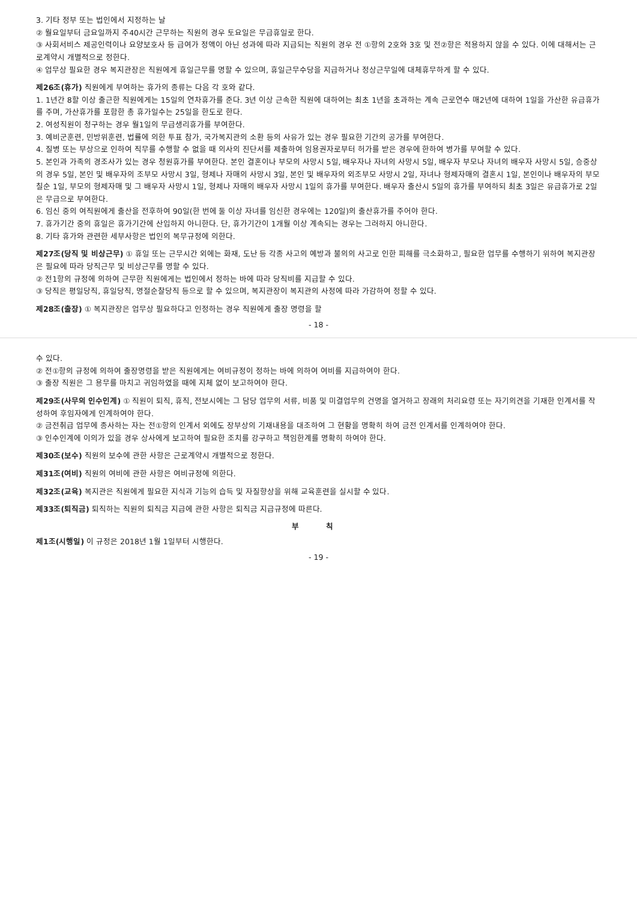3. 기타 정부 또는 법인에서 지정하는 날
② 월요일부터 금요일까지 주40시간 근무하는 직원의 경우 토요일은 무급휴일로 한다.
③ 사회서비스 제공인력이나 요양보호사 등 급여가 정액이 아닌 성과에 따라 지급되는 직원의 경우 전 ①항의 2호와 3호 및 전②항은 적용하지 않을 수 있다. 이에 대해서는 근로계약시 개별적으로 정한다.
④ 업무상 필요한 경우 복지관장은 직원에게 휴일근무를 명할 수 있으며, 휴일근무수당을 지급하거나 정상근무일에 대체휴무하게 할 수 있다.
제26조(휴가) 직원에게 부여하는 휴가의 종류는 다음 각 호와 같다.
1. 1년간 8할 이상 출근한 직원에게는 15일의 연차휴가를 준다. 3년 이상 근속한 직원에 대하여는 최초 1년을 초과하는 계속 근로연수 매2년에 대하여 1일을 가산한 유급휴가를 주며, 가산휴가를 포함한 총 휴가일수는 25일을 한도로 한다.
2. 여성직원이 청구하는 경우 월1일의 무급생리휴가를 부여한다.
3. 예비군훈련, 민방위훈련, 법률에 의한 투표 참가, 국가복지관의 소환 등의 사유가 있는 경우 필요한 기간의 공가를 부여한다.
4. 질병 또는 부상으로 인하여 직무를 수행할 수 없을 때 의사의 진단서를 제출하여 임용권자로부터 허가를 받은 경우에 한하여 병가를 부여할 수 있다.
5. 본인과 가족의 경조사가 있는 경우 청원휴가를 부여한다. 본인 결혼이나 부모의 사망시 5일, 배우자나 자녀의 사망시 5일, 배우자 부모나 자녀의 배우자 사망시 5일, 승중상의 경우 5일, 본인 및 배우자의 조부모 사망시 3일, 형제나 자매의 사망시 3일, 본인 및 배우자의 외조부모 사망시 2일, 자녀나 형제자매의 결혼시 1일, 본인이나 배우자의 부모 칠순 1일, 부모의 형제자매 및 그 배우자 사망시 1일, 형제나 자매의 배우자 사망시 1일의 휴가를 부여한다. 배우자 출산시 5일의 휴가를 부여하되 최초 3일은 유급휴가로 2일은 무급으로 부여한다.
6. 임신 중의 여직원에게 출산을 전후하여 90일(한 번에 둘 이상 자녀를 임신한 경우에는 120일)의 출산휴가를 주어야 한다.
7. 휴가기간 중의 휴일은 휴가기간에 산입하지 아니한다. 단, 휴가기간이 1개월 이상 계속되는 경우는 그러하지 아니한다.
8. 기타 휴가와 관련한 세부사항은 법인의 복무규정에 의한다.
제27조(당직 및 비상근무) ① 휴일 또는 근무시간 외에는 화재, 도난 등 각종 사고의 예방과 불의의 사고로 인한 피해를 극소화하고, 필요한 업무를 수행하기 위하여 복지관장은 필요에 따라 당직근무 및 비상근무를 명할 수 있다.
② 전1항의 규정에 의하여 근무한 직원에게는 법인에서 정하는 바에 따라 당직비를 지급할 수 있다.
③ 당직은 평일당직, 휴일당직, 명절순찰당직 등으로 할 수 있으며, 복지관장이 복지관의 사정에 따라 가감하여 정할 수 있다.
제28조(출장) ① 복지관장은 업무상 필요하다고 인정하는 경우 직원에게 출장 명령을 할
- 18 -
수 있다.
② 전①항의 규정에 의하여 출장명령을 받은 직원에게는 여비규정이 정하는 바에 의하여 여비를 지급하여야 한다.
③ 출장 직원은 그 용무를 마치고 귀임하였을 때에 지체 없이 보고하여야 한다.
제29조(사무의 인수인계) ① 직원이 퇴직, 휴직, 전보시에는 그 담당 업무의 서류, 비품 및 미결업무의 건명을 열거하고 장래의 처리요령 또는 자기의견을 기재한 인계서를 작성하여 후임자에게 인계하여야 한다.
② 금전취급 업무에 종사하는 자는 전①항의 인계서 외에도 장부상의 기재내용을 대조하여 그 현황을 명확히 하여 금전 인계서를 인계하여야 한다.
③ 인수인계에 이의가 있을 경우 상사에게 보고하여 필요한 조치를 강구하고 책임한계를 명확히 하여야 한다.
제30조(보수) 직원의 보수에 관한 사항은 근로계약시 개별적으로 정한다.
제31조(여비) 직원의 여비에 관한 사항은 여비규정에 의한다.
제32조(교육) 복지관은 직원에게 필요한 지식과 기능의 습득 및 자질향상을 위해 교육훈련을 실시할 수 있다.
제33조(퇴직금) 퇴직하는 직원의 퇴직금 지급에 관한 사항은 퇴직금 지급규정에 따른다.
부 칙
제1조(시행일) 이 규정은 2018년 1월 1일부터 시행한다.
- 19 -